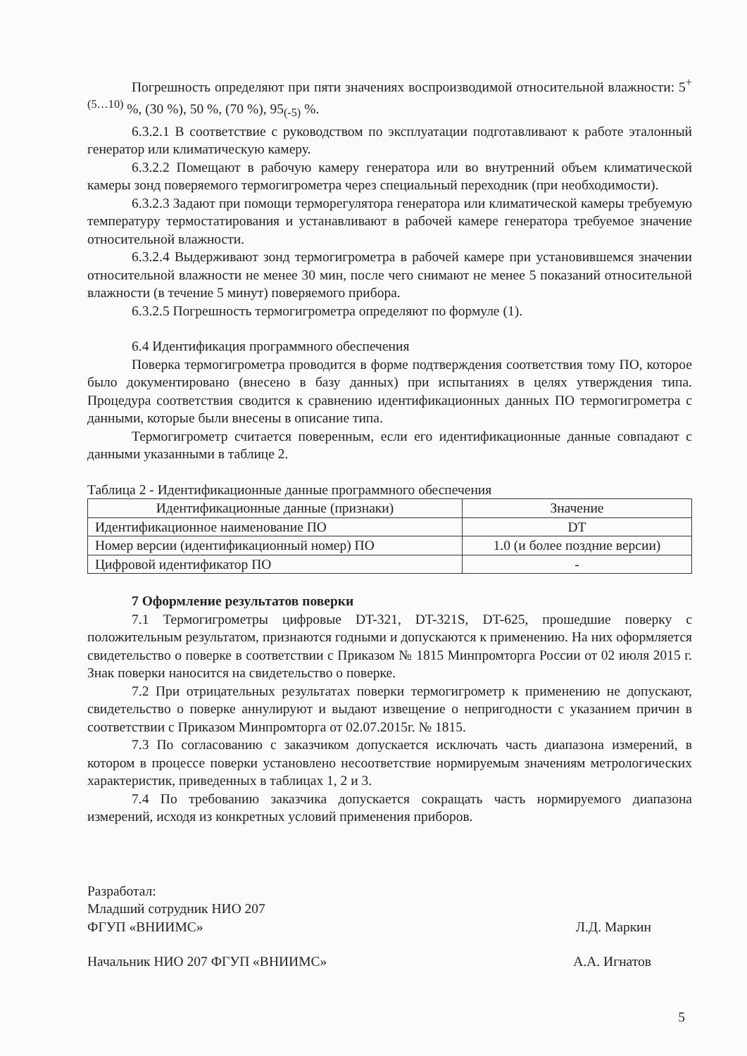Погрешность определяют при пяти значениях воспроизводимой относительной влажности: 5<sup>+(5…10)</sup> %, (30 %), 50 %, (70 %), 95<sub>(-5)</sub> %.
6.3.2.1 В соответствие с руководством по эксплуатации подготавливают к работе эталонный генератор или климатическую камеру.
6.3.2.2 Помещают в рабочую камеру генератора или во внутренний объем климатической камеры зонд поверяемого термогигрометра через специальный переходник (при необходимости).
6.3.2.3 Задают при помощи терморегулятора генератора или климатической камеры требуемую температуру термостатирования и устанавливают в рабочей камере генератора требуемое значение относительной влажности.
6.3.2.4 Выдерживают зонд термогигрометра в рабочей камере при установившемся значении относительной влажности не менее 30 мин, после чего снимают не менее 5 показаний относительной влажности (в течение 5 минут) поверяемого прибора.
6.3.2.5 Погрешность термогигрометра определяют по формуле (1).
6.4 Идентификация программного обеспечения
Поверка термогигрометра проводится в форме подтверждения соответствия тому ПО, которое было документировано (внесено в базу данных) при испытаниях в целях утверждения типа. Процедура соответствия сводится к сравнению идентификационных данных ПО термогигрометра с данными, которые были внесены в описание типа.
Термогигрометр считается поверенным, если его идентификационные данные совпадают с данными указанными в таблице 2.
Таблица 2 - Идентификационные данные программного обеспечения
| Идентификационные данные (признаки) | Значение |
| Идентификационное наименование ПО | DT |
| Номер версии (идентификационный номер) ПО | 1.0 (и более поздние версии) |
| Цифровой идентификатор ПО | - |
7 Оформление результатов поверки
7.1 Термогигрометры цифровые DT-321, DT-321S, DT-625, прошедшие поверку с положительным результатом, признаются годными и допускаются к применению. На них оформляется свидетельство о поверке в соответствии с Приказом № 1815 Минпромторга России от 02 июля 2015 г. Знак поверки наносится на свидетельство о поверке.
7.2 При отрицательных результатах поверки термогигрометр к применению не допускают, свидетельство о поверке аннулируют и выдают извещение о непригодности с указанием причин в соответствии с Приказом Минпромторга от 02.07.2015г. № 1815.
7.3 По согласованию с заказчиком допускается исключать часть диапазона измерений, в котором в процессе поверки установлено несоответствие нормируемым значениям метрологических характеристик, приведенных в таблицах 1, 2 и 3.
7.4 По требованию заказчика допускается сокращать часть нормируемого диапазона измерений, исходя из конкретных условий применения приборов.
Разработал:
Младший сотрудник НИО 207
ФГУП «ВНИИМС» Л.Д. Маркин
Начальник НИО 207 ФГУП «ВНИИМС» А.А. Игнатов
5